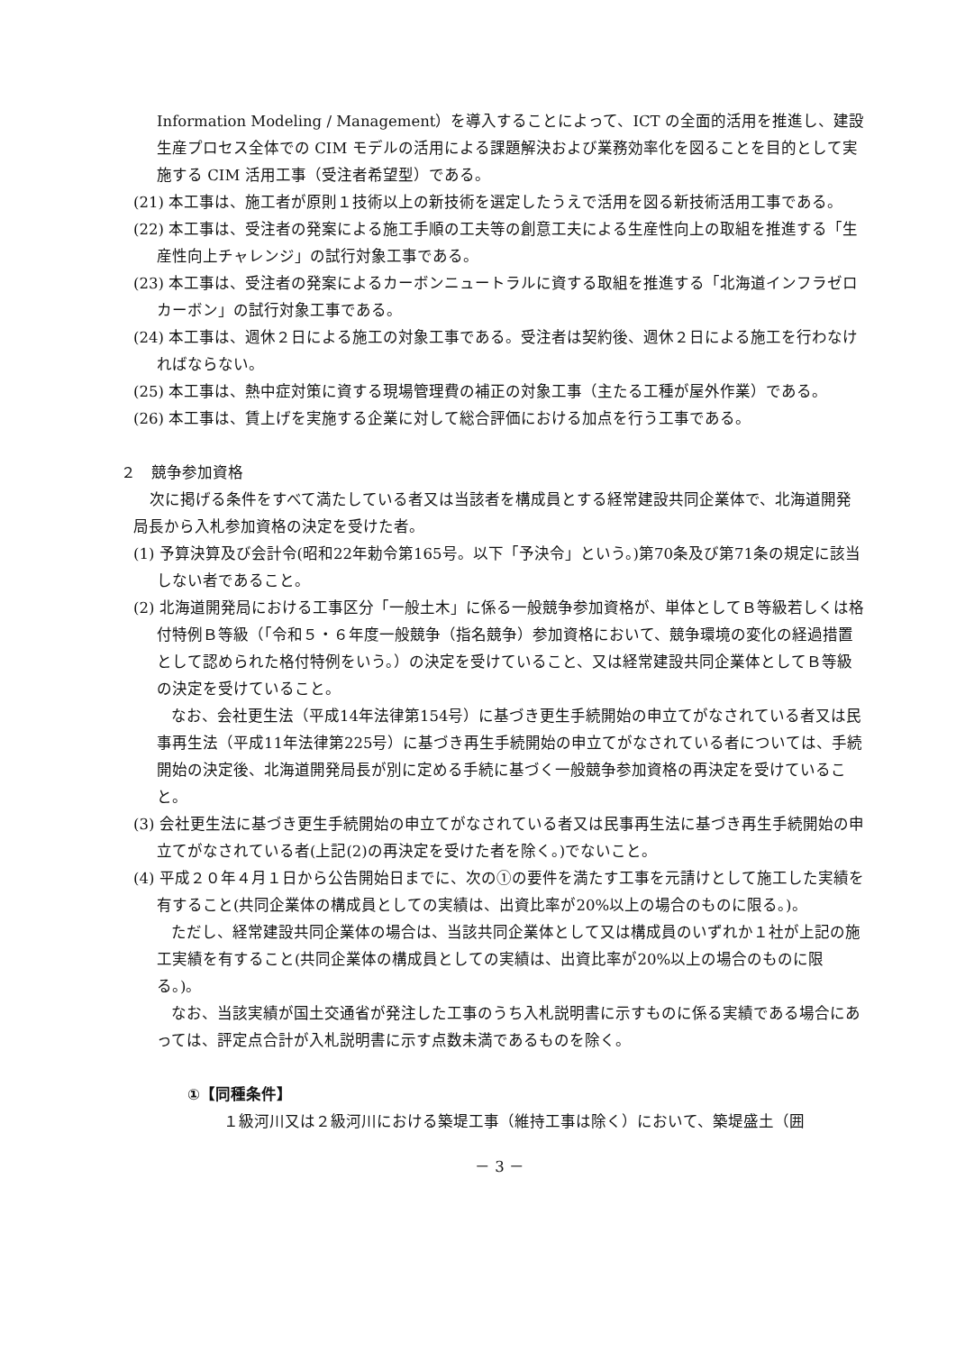Information Modeling / Management）を導入することによって、ICT の全面的活用を推進し、建設生産プロセス全体での CIM モデルの活用による課題解決および業務効率化を図ることを目的として実施する CIM 活用工事（受注者希望型）である。
(21) 本工事は、施工者が原則１技術以上の新技術を選定したうえで活用を図る新技術活用工事である。
(22) 本工事は、受注者の発案による施工手順の工夫等の創意工夫による生産性向上の取組を推進する「生産性向上チャレンジ」の試行対象工事である。
(23) 本工事は、受注者の発案によるカーボンニュートラルに資する取組を推進する「北海道インフラゼロカーボン」の試行対象工事である。
(24) 本工事は、週休２日による施工の対象工事である。受注者は契約後、週休２日による施工を行わなければならない。
(25) 本工事は、熱中症対策に資する現場管理費の補正の対象工事（主たる工種が屋外作業）である。
(26) 本工事は、賃上げを実施する企業に対して総合評価における加点を行う工事である。
２　競争参加資格
次に掲げる条件をすべて満たしている者又は当該者を構成員とする経常建設共同企業体で、北海道開発局長から入札参加資格の決定を受けた者。
(1) 予算決算及び会計令(昭和22年勅令第165号。以下「予決令」という。)第70条及び第71条の規定に該当しない者であること。
(2) 北海道開発局における工事区分「一般土木」に係る一般競争参加資格が、単体としてＢ等級若しくは格付特例Ｂ等級（「令和５・６年度一般競争（指名競争）参加資格において、競争環境の変化の経過措置として認められた格付特例をいう。）の決定を受けていること、又は経常建設共同企業体としてＢ等級の決定を受けていること。
なお、会社更生法（平成14年法律第154号）に基づき更生手続開始の申立てがなされている者又は民事再生法（平成11年法律第225号）に基づき再生手続開始の申立てがなされている者については、手続開始の決定後、北海道開発局長が別に定める手続に基づく一般競争参加資格の再決定を受けていること。
(3) 会社更生法に基づき更生手続開始の申立てがなされている者又は民事再生法に基づき再生手続開始の申立てがなされている者(上記(2)の再決定を受けた者を除く。)でないこと。
(4) 平成２０年４月１日から公告開始日までに、次の①の要件を満たす工事を元請けとして施工した実績を有すること(共同企業体の構成員としての実績は、出資比率が20%以上の場合のものに限る。)。
ただし、経常建設共同企業体の場合は、当該共同企業体として又は構成員のいずれか１社が上記の施工実績を有すること(共同企業体の構成員としての実績は、出資比率が20%以上の場合のものに限る。)。
なお、当該実績が国土交通省が発注した工事のうち入札説明書に示すものに係る実績である場合にあっては、評定点合計が入札説明書に示す点数未満であるものを除く。
①【同種条件】
１級河川又は２級河川における築堤工事（維持工事は除く）において、築堤盛土（囲
－ 3 －